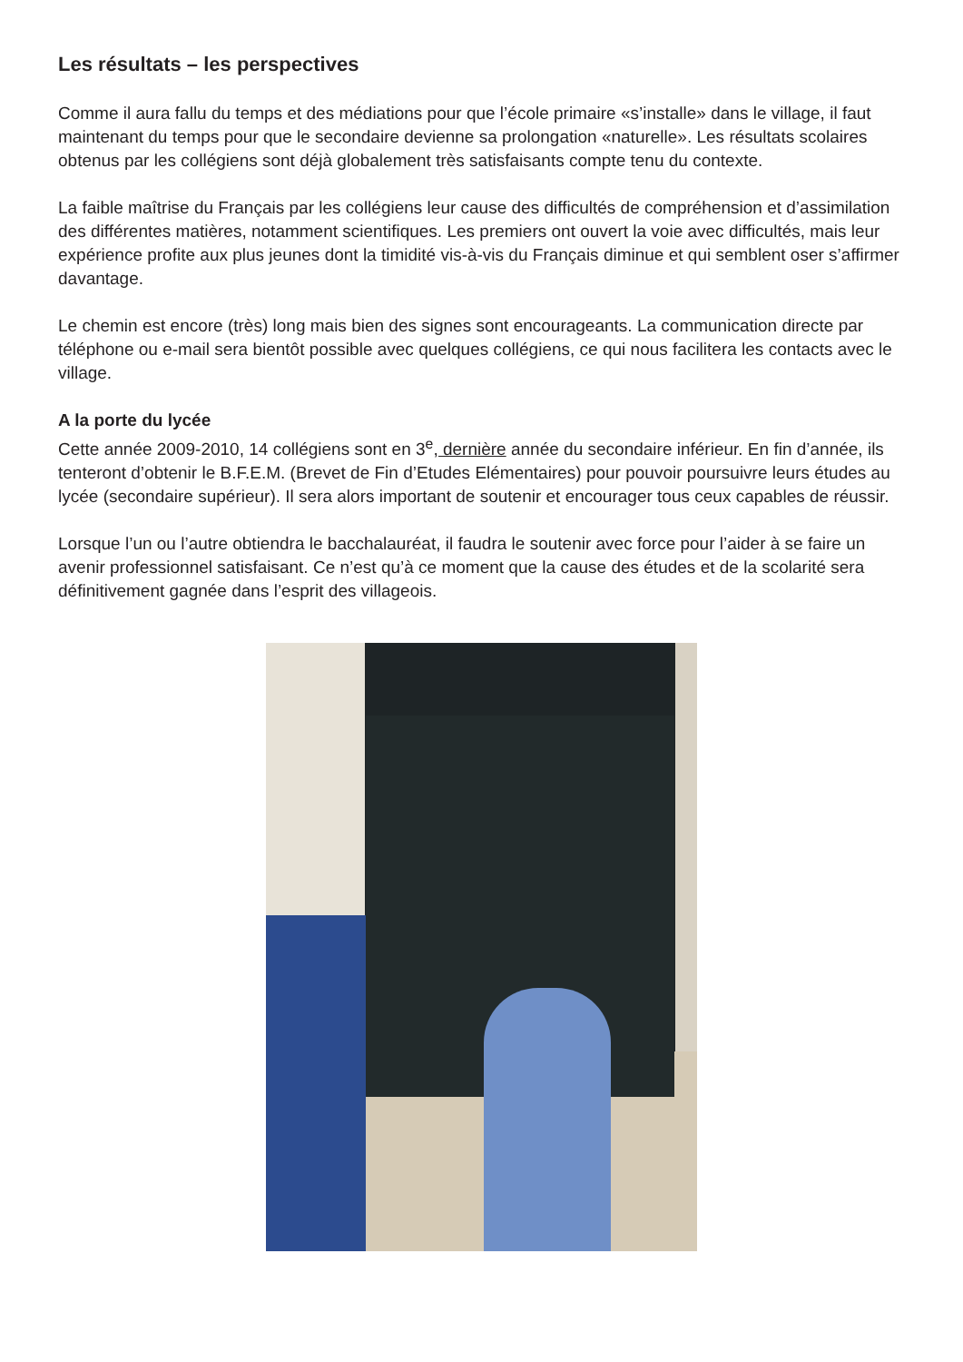Les résultats – les perspectives
Comme il aura fallu du temps et des médiations pour que l’école primaire «s’installe» dans le village, il faut maintenant du temps pour que le secondaire devienne sa prolongation «naturelle». Les résultats scolaires obtenus par les collégiens sont déjà globalement très satisfaisants compte tenu du contexte.
La faible maîtrise du Français par les collégiens leur cause des difficultés de compréhension et d’assimilation des différentes matières, notamment scientifiques. Les premiers ont ouvert la voie avec difficultés, mais leur expérience profite aux plus jeunes dont la timidité vis-à-vis du Français diminue et qui semblent oser s’affirmer davantage.
Le chemin est encore (très) long mais bien des signes sont encourageants. La communication directe par téléphone ou e-mail sera bientôt possible avec quelques collégiens, ce qui nous facilitera les contacts avec le village.
A la porte du lycée
Cette année 2009-2010, 14 collégiens sont en 3<sup>e</sup>, dernière année du secondaire inférieur. En fin d’année, ils tenteront d’obtenir le B.F.E.M. (Brevet de Fin d’Etudes Elémentaires) pour pouvoir poursuivre leurs études au lycée (secondaire supérieur). Il sera alors important de soutenir et encourager tous ceux capables de réussir.
Lorsque l’un ou l’autre obtiendra le bacchalauréat, il faudra le soutenir avec force pour l’aider à se faire un avenir professionnel satisfaisant. Ce n’est qu’à ce moment que la cause des études et de la scolarité sera définitivement gagnée dans l’esprit des villageois.